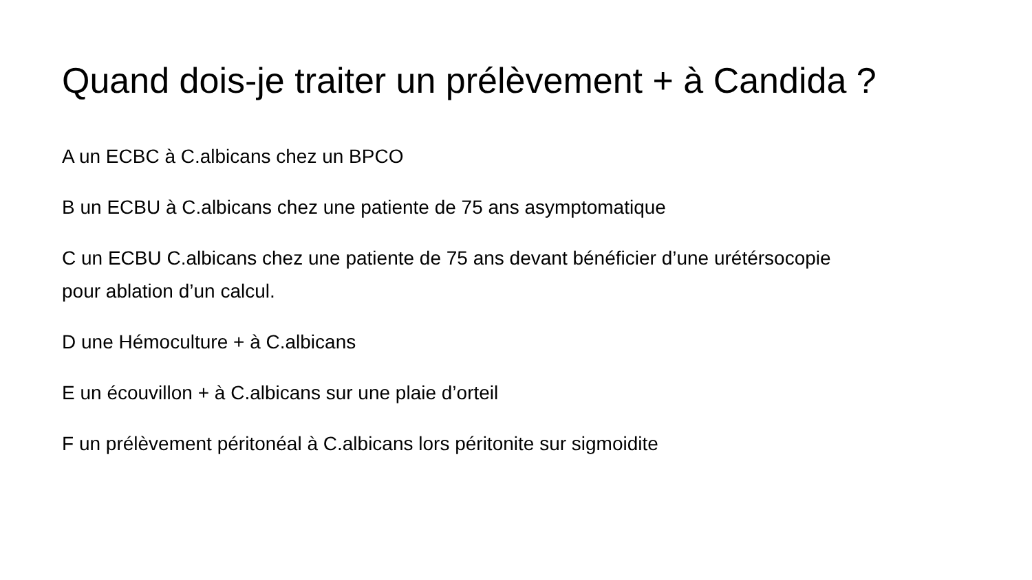Quand dois-je traiter un prélèvement + à Candida ?
A un ECBC à C.albicans chez un BPCO
B un ECBU à C.albicans chez une patiente de 75 ans asymptomatique
C un ECBU C.albicans chez une patiente de 75 ans devant bénéficier d’une urétérsocopie pour ablation d’un calcul.
D une Hémoculture + à C.albicans
E un écouvillon + à C.albicans sur une plaie d’orteil
F un prélèvement péritonéal à C.albicans lors péritonite sur sigmoidite